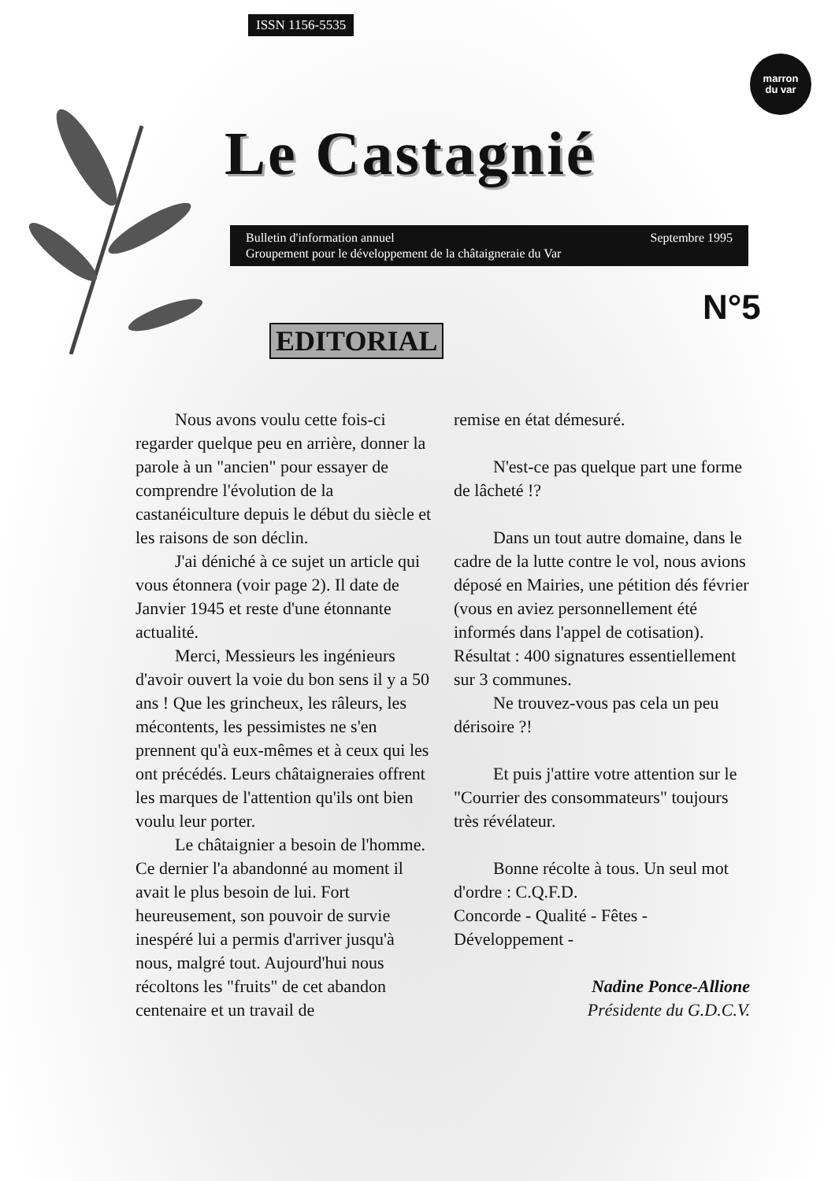ISSN 1156-5535
marron
du var
Le Castagnié
Septembre 1995 Bulletin d'information annuel
Groupement pour le développement de la châtaigneraie du Var
N°5
EDITORIAL
Nous avons voulu cette fois-ci regarder quelque peu en arrière, donner la parole à un "ancien" pour essayer de comprendre l'évolution de la castanéiculture depuis le début du siècle et les raisons de son déclin.
J'ai déniché à ce sujet un article qui vous étonnera (voir page 2). Il date de Janvier 1945 et reste d'une étonnante actualité.
Merci, Messieurs les ingénieurs d'avoir ouvert la voie du bon sens il y a 50 ans ! Que les grincheux, les râleurs, les mécontents, les pessimistes ne s'en prennent qu'à eux-mêmes et à ceux qui les ont précédés. Leurs châtaigneraies offrent les marques de l'attention qu'ils ont bien voulu leur porter.
Le châtaignier a besoin de l'homme. Ce dernier l'a abandonné au moment il avait le plus besoin de lui. Fort heureusement, son pouvoir de survie inespéré lui a permis d'arriver jusqu'à nous, malgré tout. Aujourd'hui nous récoltons les "fruits" de cet abandon centenaire et un travail de
remise en état démesuré.
N'est-ce pas quelque part une forme de lâcheté !?
Dans un tout autre domaine, dans le cadre de la lutte contre le vol, nous avions déposé en Mairies, une pétition dés février (vous en aviez personnellement été informés dans l'appel de cotisation). Résultat : 400 signatures essentiellement sur 3 communes.
Ne trouvez-vous pas cela un peu dérisoire ?!
Et puis j'attire votre attention sur le "Courrier des consommateurs" toujours très révélateur.
Bonne récolte à tous. Un seul mot d'ordre : C.Q.F.D.
Concorde - Qualité - Fêtes - Développement -
Nadine Ponce-Allione
Présidente du G.D.C.V.